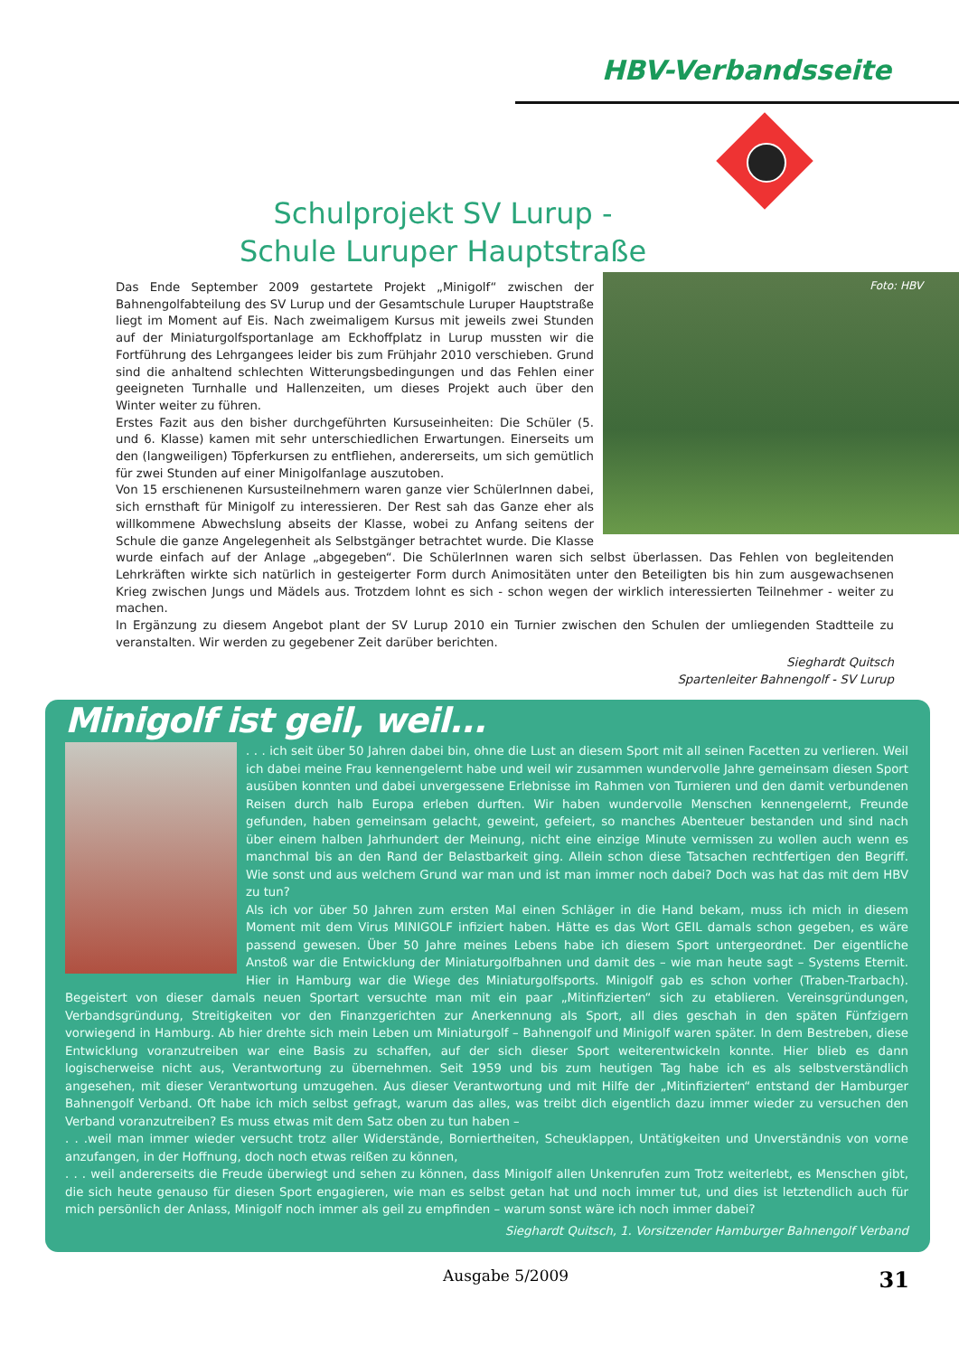HBV-Verbandsseite
Schulprojekt SV Lurup -
Schule Luruper Hauptstraße
Foto: HBV
Das Ende September 2009 gestartete Projekt „Minigolf“ zwischen der Bahnengolfabteilung des SV Lurup und der Gesamtschule Luruper Hauptstraße liegt im Moment auf Eis. Nach zweimaligem Kursus mit jeweils zwei Stunden auf der Miniaturgolfsportanlage am Eckhoffplatz in Lurup mussten wir die Fortführung des Lehrgangees leider bis zum Frühjahr 2010 verschieben. Grund sind die anhaltend schlechten Witterungsbedingungen und das Fehlen einer geeigneten Turnhalle und Hallenzeiten, um dieses Projekt auch über den Winter weiter zu führen.
Erstes Fazit aus den bisher durchgeführten Kursuseinheiten: Die Schüler (5. und 6. Klasse) kamen mit sehr unterschiedlichen Erwartungen. Einerseits um den (langweiligen) Töpferkursen zu entfliehen, andererseits, um sich gemütlich für zwei Stunden auf einer Minigolfanlage auszutoben.
Von 15 erschienenen Kursusteilnehmern waren ganze vier SchülerInnen dabei, sich ernsthaft für Minigolf zu interessieren. Der Rest sah das Ganze eher als willkommene Abwechslung abseits der Klasse, wobei zu Anfang seitens der Schule die ganze Angelegenheit als Selbstgänger betrachtet wurde. Die Klasse wurde einfach auf der Anlage „abgegeben“. Die SchülerInnen waren sich selbst überlassen. Das Fehlen von begleitenden Lehrkräften wirkte sich natürlich in gesteigerter Form durch Animositäten unter den Beteiligten bis hin zum ausgewachsenen Krieg zwischen Jungs und Mädels aus. Trotzdem lohnt es sich - schon wegen der wirklich interessierten Teilnehmer - weiter zu machen.
In Ergänzung zu diesem Angebot plant der SV Lurup 2010 ein Turnier zwischen den Schulen der umliegenden Stadtteile zu veranstalten. Wir werden zu gegebener Zeit darüber berichten.
Sieghardt Quitsch
Spartenleiter Bahnengolf - SV Lurup
Minigolf ist geil, weil...
. . . ich seit über 50 Jahren dabei bin, ohne die Lust an diesem Sport mit all seinen Facetten zu verlieren. Weil ich dabei meine Frau kennengelernt habe und weil wir zusammen wundervolle Jahre gemeinsam diesen Sport ausüben konnten und dabei unvergessene Erlebnisse im Rahmen von Turnieren und den damit verbundenen Reisen durch halb Europa erleben durften. Wir haben wundervolle Menschen kennengelernt, Freunde gefunden, haben gemeinsam gelacht, geweint, gefeiert, so manches Abenteuer bestanden und sind nach über einem halben Jahrhundert der Meinung, nicht eine einzige Minute vermissen zu wollen auch wenn es manchmal bis an den Rand der Belastbarkeit ging. Allein schon diese Tatsachen rechtfertigen den Begriff. Wie sonst und aus welchem Grund war man und ist man immer noch dabei? Doch was hat das mit dem HBV zu tun?
Als ich vor über 50 Jahren zum ersten Mal einen Schläger in die Hand bekam, muss ich mich in diesem Moment mit dem Virus MINIGOLF infiziert haben. Hätte es das Wort GEIL damals schon gegeben, es wäre passend gewesen. Über 50 Jahre meines Lebens habe ich diesem Sport untergeordnet. Der eigentliche Anstoß war die Entwicklung der Miniaturgolfbahnen und damit des – wie man heute sagt – Systems Eternit. Hier in Hamburg war die Wiege des Miniaturgolfsports. Minigolf gab es schon vorher (Traben-Trarbach). Begeistert von dieser damals neuen Sportart versuchte man mit ein paar „Mitinfizierten“ sich zu etablieren. Vereinsgründungen, Verbandsgründung, Streitigkeiten vor den Finanzgerichten zur Anerkennung als Sport, all dies geschah in den späten Fünfzigern vorwiegend in Hamburg. Ab hier drehte sich mein Leben um Miniaturgolf – Bahnengolf und Minigolf waren später. In dem Bestreben, diese Entwicklung voranzutreiben war eine Basis zu schaffen, auf der sich dieser Sport weiterentwickeln konnte. Hier blieb es dann logischerweise nicht aus, Verantwortung zu übernehmen. Seit 1959 und bis zum heutigen Tag habe ich es als selbstverständlich angesehen, mit dieser Verantwortung umzugehen. Aus dieser Verantwortung und mit Hilfe der „Mitinfizierten“ entstand der Hamburger Bahnengolf Verband. Oft habe ich mich selbst gefragt, warum das alles, was treibt dich eigentlich dazu immer wieder zu versuchen den Verband voranzutreiben? Es muss etwas mit dem Satz oben zu tun haben –
. . .weil man immer wieder versucht trotz aller Widerstände, Borniertheiten, Scheuklappen, Untätigkeiten und Unverständnis von vorne anzufangen, in der Hoffnung, doch noch etwas reißen zu können,
. . . weil andererseits die Freude überwiegt und sehen zu können, dass Minigolf allen Unkenrufen zum Trotz weiterlebt, es Menschen gibt, die sich heute genauso für diesen Sport engagieren, wie man es selbst getan hat und noch immer tut, und dies ist letztendlich auch für mich persönlich der Anlass, Minigolf noch immer als geil zu empfinden – warum sonst wäre ich noch immer dabei?
Sieghardt Quitsch, 1. Vorsitzender Hamburger Bahnengolf Verband
Ausgabe 5/2009 31